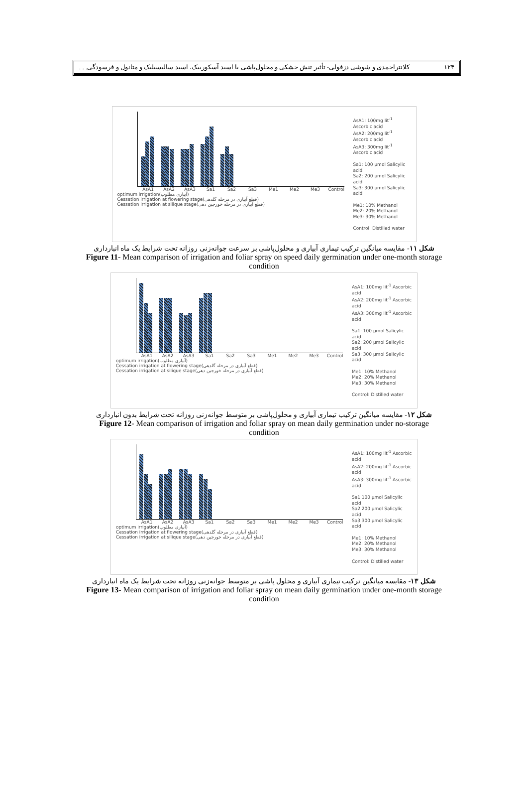۱۲۴ کلانتراحمدی و شوشی دزفولی- تأثیر تنش خشکی و محلول‌پاشی با اسید آسکوربیک، اسید سالیسیلیک و متانول و فرسودگی. . .
AsA1 AsA2 AsA3 Sa1 Sa2 Sa3 Me1 Me2 Me3 Control
optimum irrigation(آبیاری مطلوب)
Cessation irrigation at flowering stage(قطع آبیاری در مرحله گلدهی)
Cessation irrigation at silique stage(قطع آبیاری در مرحله خورجین دهی)
AsA1: 100mg lit<sup>-1</sup> Ascorbic acid
AsA2: 200mg lit<sup>-1</sup> Ascorbic acid
AsA3: 300mg lit<sup>-1</sup> Ascorbic acid
Sa1: 100 µmol Salicylic acid
Sa2: 200 µmol Salicylic acid
Sa3: 300 µmol Salicylic acid
Me1: 10% Methanol
Me2: 20% Methanol
Me3: 30% Methanol
Control: Distilled water
شکل ۱۱- مقایسه میانگین ترکیب تیماری آبیاری و محلول‌پاشی بر سرعت جوانه‌زنی روزانه تحت شرایط یک ماه انبارداری
Figure 11- Mean comparison of irrigation and foliar spray on speed daily germination under one-month storage condition
AsA1 AsA2 AsA3 Sa1 Sa2 Sa3 Me1 Me2 Me3 Control
optimum irrigation(آبیاری مطلوب)
Cessation irrigation at flowering stage(قطع آبیاری در مرحله گلدهی)
Cessation irrigation at silique stage(قطع آبیاری در مرحله خورجین دهی)
AsA1: 100mg lit<sup>-1</sup> Ascorbic acid
AsA2: 200mg lit<sup>-1</sup> Ascorbic acid
AsA3: 300mg lit<sup>-1</sup> Ascorbic acid
Sa1: 100 µmol Salicylic acid
Sa2: 200 µmol Salicylic acid
Sa3: 300 µmol Salicylic acid
Me1: 10% Methanol
Me2: 20% Methanol
Me3: 30% Methanol
Control: Distilled water
شکل ۱۲- مقایسه میانگین ترکیب تیماری آبیاری و محلول‌پاشی بر متوسط جوانه‌زنی روزانه تحت شرایط بدون انبارداری
Figure 12- Mean comparison of irrigation and foliar spray on mean daily germination under no-storage condition
AsA1 AsA2 AsA3 Sa1 Sa2 Sa3 Me1 Me2 Me3 Control
optimum irrigation(آبیاری مطلوب)
Cessation irrigation at flowering stage(قطع آبیاری در مرحله گلدهی)
Cessation irrigation at silique stage(قطع آبیاری در مرحله خورجین دهی)
AsA1: 100mg lit<sup>-1</sup> Ascorbic acid
AsA2: 200mg lit<sup>-1</sup> Ascorbic acid
AsA3: 300mg lit<sup>-1</sup> Ascorbic acid
Sa1 100 µmol Salicylic acid
Sa2 200 µmol Salicylic acid
Sa3 300 µmol Salicylic acid
Me1: 10% Methanol
Me2: 20% Methanol
Me3: 30% Methanol
Control: Distilled water
شکل ۱۳- مقایسه میانگین ترکیب تیماری آبیاری و محلول پاشی بر متوسط جوانه‌زنی روزانه تحت شرایط یک ماه انبارداری
Figure 13- Mean comparison of irrigation and foliar spray on mean daily germination under one-month storage condition